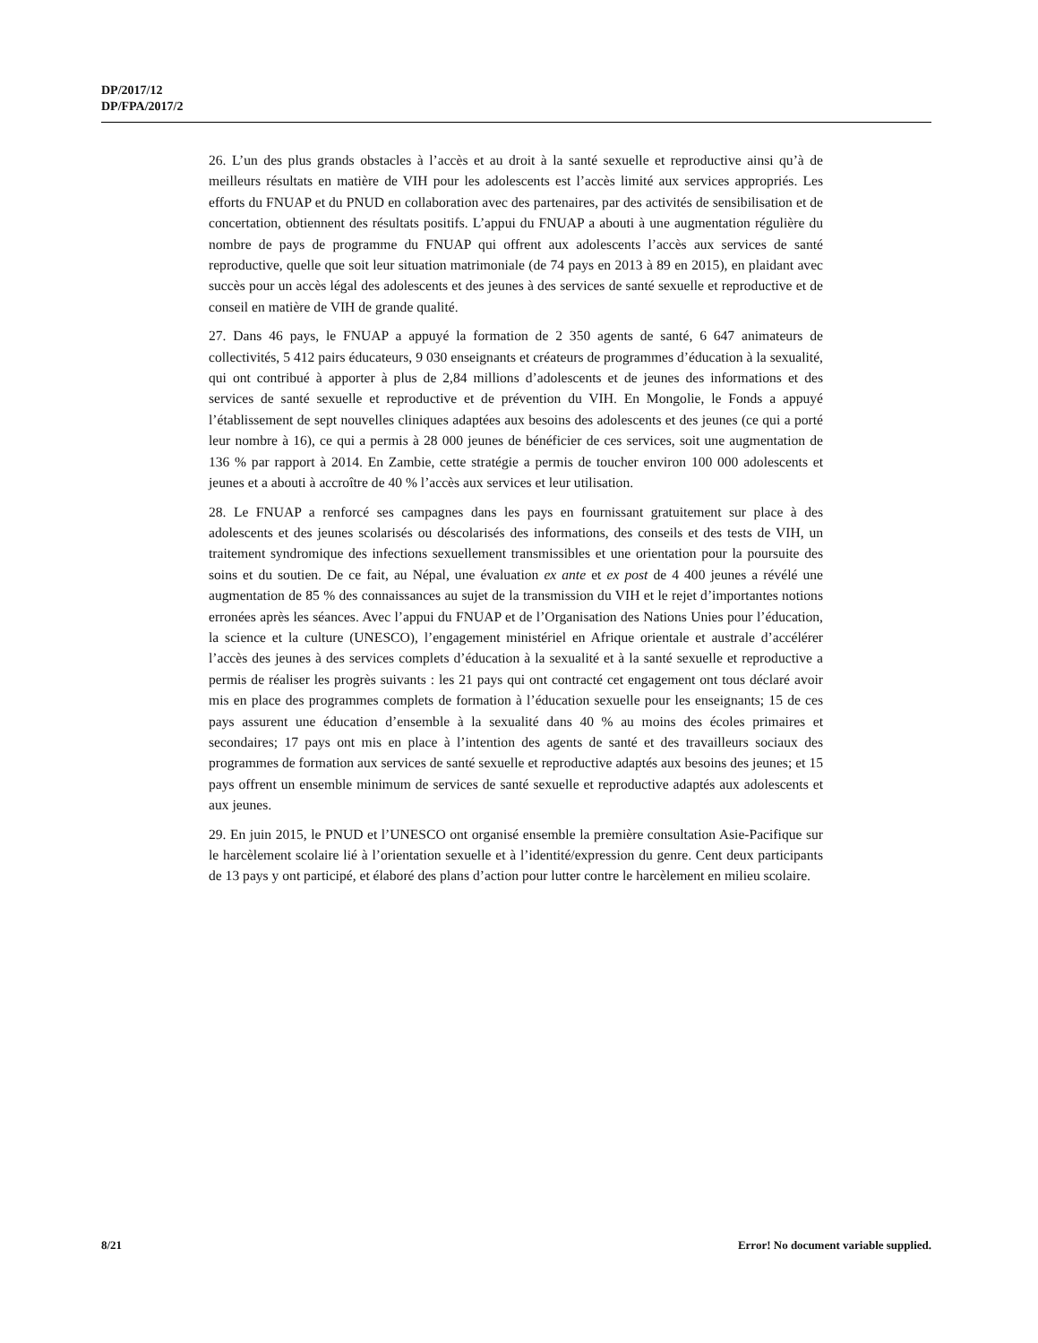DP/2017/12
DP/FPA/2017/2
26. L’un des plus grands obstacles à l’accès et au droit à la santé sexuelle et reproductive ainsi qu’à de meilleurs résultats en matière de VIH pour les adolescents est l’accès limité aux services appropriés. Les efforts du FNUAP et du PNUD en collaboration avec des partenaires, par des activités de sensibilisation et de concertation, obtiennent des résultats positifs. L’appui du FNUAP a abouti à une augmentation régulière du nombre de pays de programme du FNUAP qui offrent aux adolescents l’accès aux services de santé reproductive, quelle que soit leur situation matrimoniale (de 74 pays en 2013 à 89 en 2015), en plaidant avec succès pour un accès légal des adolescents et des jeunes à des services de santé sexuelle et reproductive et de conseil en matière de VIH de grande qualité.
27. Dans 46 pays, le FNUAP a appuyé la formation de 2 350 agents de santé, 6 647 animateurs de collectivités, 5 412 pairs éducateurs, 9 030 enseignants et créateurs de programmes d’éducation à la sexualité, qui ont contribué à apporter à plus de 2,84 millions d’adolescents et de jeunes des informations et des services de santé sexuelle et reproductive et de prévention du VIH. En Mongolie, le Fonds a appuyé l’établissement de sept nouvelles cliniques adaptées aux besoins des adolescents et des jeunes (ce qui a porté leur nombre à 16), ce qui a permis à 28 000 jeunes de bénéficier de ces services, soit une augmentation de 136 % par rapport à 2014. En Zambie, cette stratégie a permis de toucher environ 100 000 adolescents et jeunes et a abouti à accroître de 40 % l’accès aux services et leur utilisation.
28. Le FNUAP a renforcé ses campagnes dans les pays en fournissant gratuitement sur place à des adolescents et des jeunes scolarisés ou déscolarisés des informations, des conseils et des tests de VIH, un traitement syndromique des infections sexuellement transmissibles et une orientation pour la poursuite des soins et du soutien. De ce fait, au Népal, une évaluation ex ante et ex post de 4 400 jeunes a révélé une augmentation de 85 % des connaissances au sujet de la transmission du VIH et le rejet d’importantes notions erronées après les séances. Avec l’appui du FNUAP et de l’Organisation des Nations Unies pour l’éducation, la science et la culture (UNESCO), l’engagement ministériel en Afrique orientale et australe d’accélérer l’accès des jeunes à des services complets d’éducation à la sexualité et à la santé sexuelle et reproductive a permis de réaliser les progrès suivants : les 21 pays qui ont contracté cet engagement ont tous déclaré avoir mis en place des programmes complets de formation à l’éducation sexuelle pour les enseignants; 15 de ces pays assurent une éducation d’ensemble à la sexualité dans 40 % au moins des écoles primaires et secondaires; 17 pays ont mis en place à l’intention des agents de santé et des travailleurs sociaux des programmes de formation aux services de santé sexuelle et reproductive adaptés aux besoins des jeunes; et 15 pays offrent un ensemble minimum de services de santé sexuelle et reproductive adaptés aux adolescents et aux jeunes.
29. En juin 2015, le PNUD et l’UNESCO ont organisé ensemble la première consultation Asie-Pacifique sur le harcèlement scolaire lié à l’orientation sexuelle et à l’identité/expression du genre. Cent deux participants de 13 pays y ont participé, et élaboré des plans d’action pour lutter contre le harcèlement en milieu scolaire.
8/21 Error! No document variable supplied.